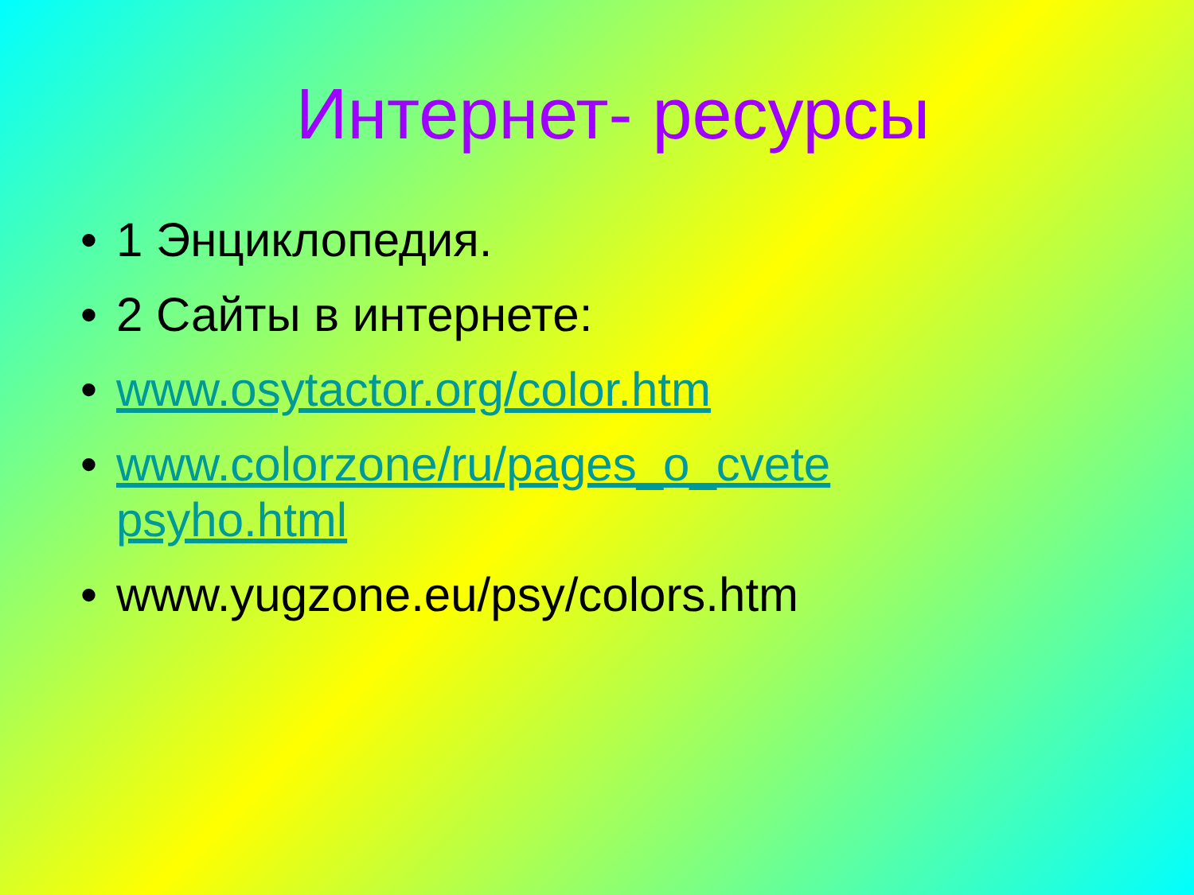Интернет- ресурсы
• 1 Энциклопедия.
• 2 Сайты в интернете:
• www.osytactor.org/color.htm
• www.colorzone/ru/pages_o_cvete psyho.html
• www.yugzone.eu/psy/colors.htm